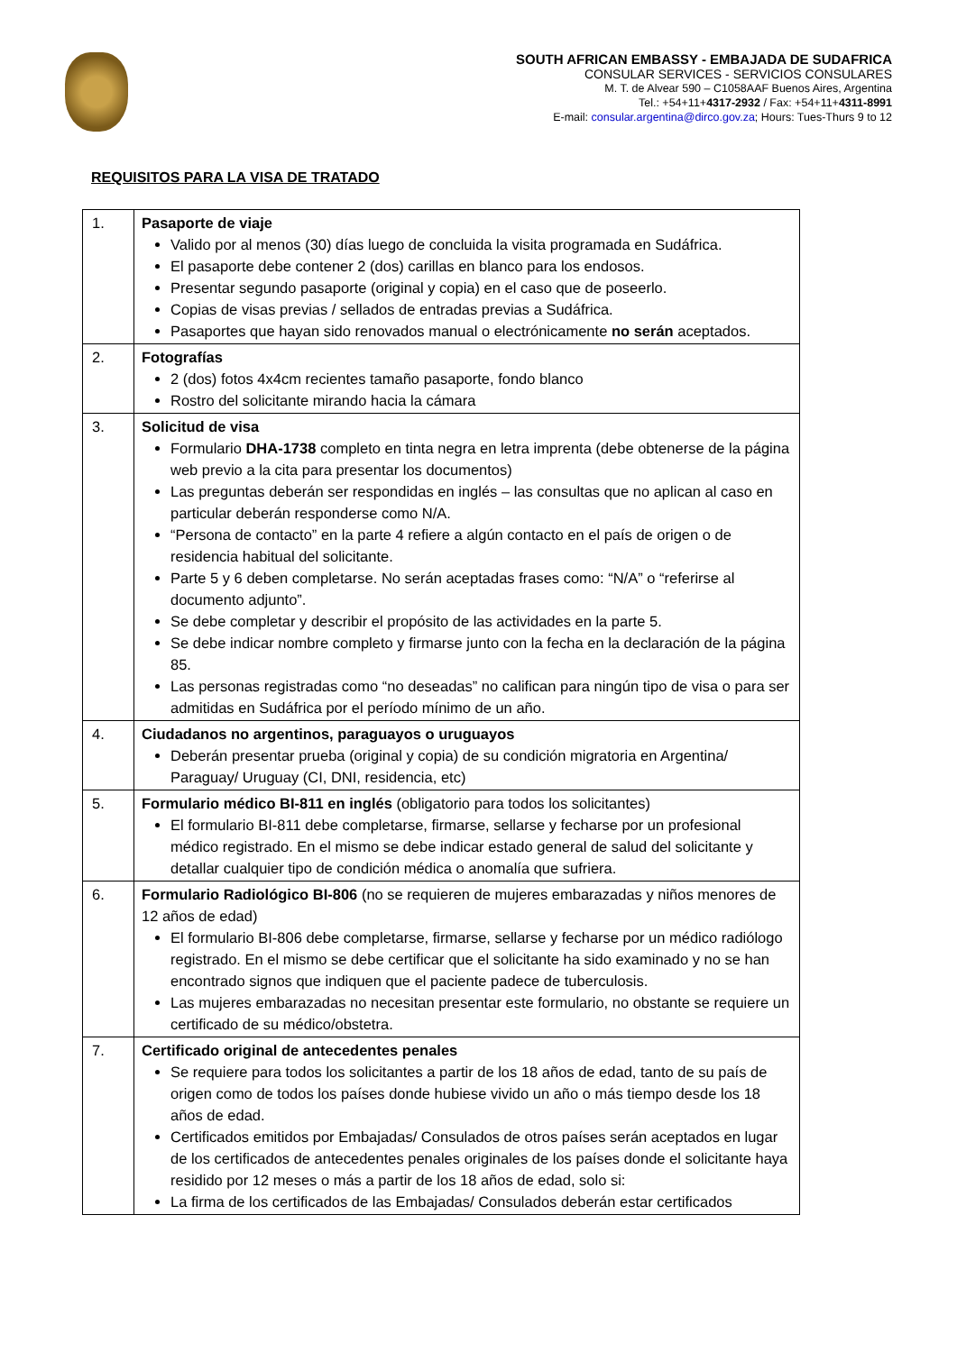SOUTH AFRICAN EMBASSY - EMBAJADA DE SUDAFRICA
CONSULAR SERVICES - SERVICIOS CONSULARES
M. T. de Alvear 590 – C1058AAF Buenos Aires, Argentina
Tel.: +54+11+4317-2932 / Fax: +54+11+4311-8991
E-mail: consular.argentina@dirco.gov.za; Hours: Tues-Thurs 9 to 12
REQUISITOS PARA LA VISA DE TRATADO
| 1. | Pasaporte de viaje Valido por al menos (30) días luego de concluida la visita programada en Sudáfrica. El pasaporte debe contener 2 (dos) carillas en blanco para los endosos. Presentar segundo pasaporte (original y copia) en el caso que de poseerlo. Copias de visas previas / sellados de entradas previas a Sudáfrica. Pasaportes que hayan sido renovados manual o electrónicamente no serán aceptados. |
| 2. | Fotografías 2 (dos) fotos 4x4cm recientes tamaño pasaporte, fondo blanco Rostro del solicitante mirando hacia la cámara |
| 3. | Solicitud de visa Formulario DHA-1738 completo en tinta negra en letra imprenta (debe obtenerse de la página web previo a la cita para presentar los documentos) Las preguntas deberán ser respondidas en inglés – las consultas que no aplican al caso en particular deberán responderse como N/A. “Persona de contacto” en la parte 4 refiere a algún contacto en el país de origen o de residencia habitual del solicitante. Parte 5 y 6 deben completarse. No serán aceptadas frases como: “N/A” o “referirse al documento adjunto”. Se debe completar y describir el propósito de las actividades en la parte 5. Se debe indicar nombre completo y firmarse junto con la fecha en la declaración de la página 85. Las personas registradas como “no deseadas” no califican para ningún tipo de visa o para ser admitidas en Sudáfrica por el período mínimo de un año. |
| 4. | Ciudadanos no argentinos, paraguayos o uruguayos Deberán presentar prueba (original y copia) de su condición migratoria en Argentina/ Paraguay/ Uruguay (CI, DNI, residencia, etc) |
| 5. | Formulario médico BI-811 en inglés (obligatorio para todos los solicitantes) El formulario BI-811 debe completarse, firmarse, sellarse y fecharse por un profesional médico registrado. En el mismo se debe indicar estado general de salud del solicitante y detallar cualquier tipo de condición médica o anomalía que sufriera. |
| 6. | Formulario Radiológico BI-806 (no se requieren de mujeres embarazadas y niños menores de 12 años de edad) El formulario BI-806 debe completarse, firmarse, sellarse y fecharse por un médico radiólogo registrado. En el mismo se debe certificar que el solicitante ha sido examinado y no se han encontrado signos que indiquen que el paciente padece de tuberculosis. Las mujeres embarazadas no necesitan presentar este formulario, no obstante se requiere un certificado de su médico/obstetra. |
| 7. | Certificado original de antecedentes penales Se requiere para todos los solicitantes a partir de los 18 años de edad, tanto de su país de origen como de todos los países donde hubiese vivido un año o más tiempo desde los 18 años de edad. Certificados emitidos por Embajadas/ Consulados de otros países serán aceptados en lugar de los certificados de antecedentes penales originales de los países donde el solicitante haya residido por 12 meses o más a partir de los 18 años de edad, solo si: La firma de los certificados de las Embajadas/ Consulados deberán estar certificados |